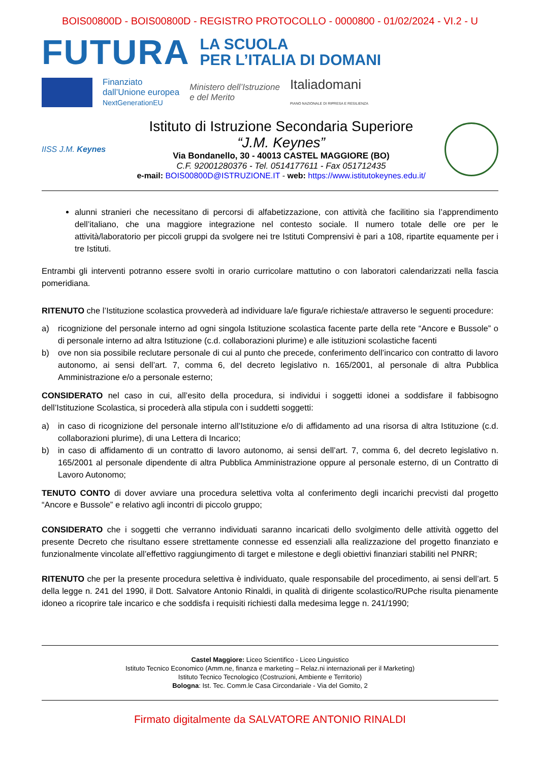BOIS00800D - BOIS00800D - REGISTRO PROTOCOLLO - 0000800 - 01/02/2024 - VI.2 - U
FUTURA
LA SCUOLA
PER L’ITALIA DI DOMANI
Finanziato
dall’Unione europea
NextGenerationEU
Ministero dell’Istruzione
e del Merito
Italiadomani
PIANO NAZIONALE DI RIPRESA E RESILIENZA
IISS J.M. Keynes
Istituto di Istruzione Secondaria Superiore
“J.M. Keynes”
Via Bondanello, 30 - 40013 CASTEL MAGGIORE (BO)
C.F. 92001280376 - Tel. 0514177611 - Fax 051712435
e-mail: BOIS00800D@ISTRUZIONE.IT - web: https://www.istitutokeynes.edu.it/
alunni stranieri che necessitano di percorsi di alfabetizzazione, con attività che facilitino sia l’apprendimento dell’italiano, che una maggiore integrazione nel contesto sociale. Il numero totale delle ore per le attività/laboratorio per piccoli gruppi da svolgere nei tre Istituti Comprensivi è pari a 108, ripartite equamente per i tre Istituti.
Entrambi gli interventi potranno essere svolti in orario curricolare mattutino o con laboratori calendarizzati nella fascia pomeridiana.
RITENUTO che l’Istituzione scolastica provvederà ad individuare la/e figura/e richiesta/e attraverso le seguenti procedure:
a) ricognizione del personale interno ad ogni singola Istituzione scolastica facente parte della rete “Ancore e Bussole” o di personale interno ad altra Istituzione (c.d. collaborazioni plurime) e alle istituzioni scolastiche facenti
b) ove non sia possibile reclutare personale di cui al punto che precede, conferimento dell’incarico con contratto di lavoro autonomo, ai sensi dell’art. 7, comma 6, del decreto legislativo n. 165/2001, al personale di altra Pubblica Amministrazione e/o a personale esterno;
CONSIDERATO nel caso in cui, all’esito della procedura, si individui i soggetti idonei a soddisfare il fabbisogno dell’Istituzione Scolastica, si procederà alla stipula con i suddetti soggetti:
a) in caso di ricognizione del personale interno all’Istituzione e/o di affidamento ad una risorsa di altra Istituzione (c.d. collaborazioni plurime), di una Lettera di Incarico;
b) in caso di affidamento di un contratto di lavoro autonomo, ai sensi dell’art. 7, comma 6, del decreto legislativo n. 165/2001 al personale dipendente di altra Pubblica Amministrazione oppure al personale esterno, di un Contratto di Lavoro Autonomo;
TENUTO CONTO di dover avviare una procedura selettiva volta al conferimento degli incarichi precvisti dal progetto “Ancore e Bussole” e relativo agli incontri di piccolo gruppo;
CONSIDERATO che i soggetti che verranno individuati saranno incaricati dello svolgimento delle attività oggetto del presente Decreto che risultano essere strettamente connesse ed essenziali alla realizzazione del progetto finanziato e funzionalmente vincolate all’effettivo raggiungimento di target e milestone e degli obiettivi finanziari stabiliti nel PNRR;
RITENUTO che per la presente procedura selettiva è individuato, quale responsabile del procedimento, ai sensi dell’art. 5 della legge n. 241 del 1990, il Dott. Salvatore Antonio Rinaldi, in qualità di dirigente scolastico/RUPche risulta pienamente idoneo a ricoprire tale incarico e che soddisfa i requisiti richiesti dalla medesima legge n. 241/1990;
Castel Maggiore: Liceo Scientifico - Liceo Linguistico
Istituto Tecnico Economico (Amm.ne, finanza e marketing – Relaz.ni internazionali per il Marketing)
Istituto Tecnico Tecnologico (Costruzioni, Ambiente e Territorio)
Bologna: Ist. Tec. Comm.le Casa Circondariale - Via del Gomito, 2
Firmato digitalmente da SALVATORE ANTONIO RINALDI